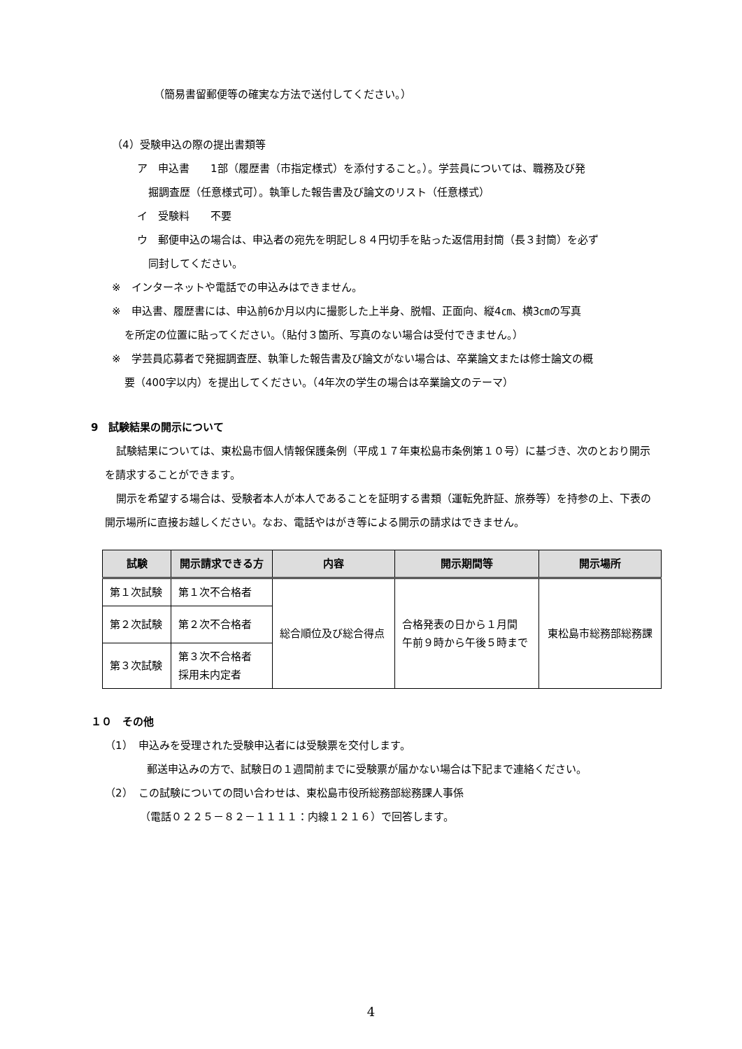（簡易書留郵便等の確実な方法で送付してください。）
（4）受験申込の際の提出書類等
ア　申込書　　1部（履歴書（市指定様式）を添付すること。）。学芸員については、職務及び発
掘調査歴（任意様式可）。執筆した報告書及び論文のリスト（任意様式）
イ　受験料　　不要
ウ　郵便申込の場合は、申込者の宛先を明記し８４円切手を貼った返信用封筒（長３封筒）を必ず
同封してください。
※　インターネットや電話での申込みはできません。
※　申込書、履歴書には、申込前6か月以内に撮影した上半身、脱帽、正面向、縦4㎝、横3㎝の写真
を所定の位置に貼ってください。（貼付３箇所、写真のない場合は受付できません。）
※　学芸員応募者で発掘調査歴、執筆した報告書及び論文がない場合は、卒業論文または修士論文の概
要（400字以内）を提出してください。（4年次の学生の場合は卒業論文のテーマ）
9　試験結果の開示について
試験結果については、東松島市個人情報保護条例（平成１７年東松島市条例第１０号）に基づき、次のとおり開示を請求することができます。
開示を希望する場合は、受験者本人が本人であることを証明する書類（運転免許証、旅券等）を持参の上、下表の開示場所に直接お越しください。なお、電話やはがき等による開示の請求はできません。
| 試験 | 開示請求できる方 | 内容 | 開示期間等 | 開示場所 |
| --- | --- | --- | --- | --- |
| 第１次試験 | 第１次不合格者 | 総合順位及び総合得点 | 合格発表の日から１月間 午前９時から午後５時まで | 東松島市総務部総務課 |
| 第２次試験 | 第２次不合格者 | | | |
| 第３次試験 | 第３次不合格者 採用未内定者 | | | |
１０　その他
（1）　申込みを受理された受験申込者には受験票を交付します。
郵送申込みの方で、試験日の１週間前までに受験票が届かない場合は下記まで連絡ください。
（2）　この試験についての問い合わせは、東松島市役所総務部総務課人事係
（電話０２２５－８２－１１１１：内線１２１６）で回答します。
4